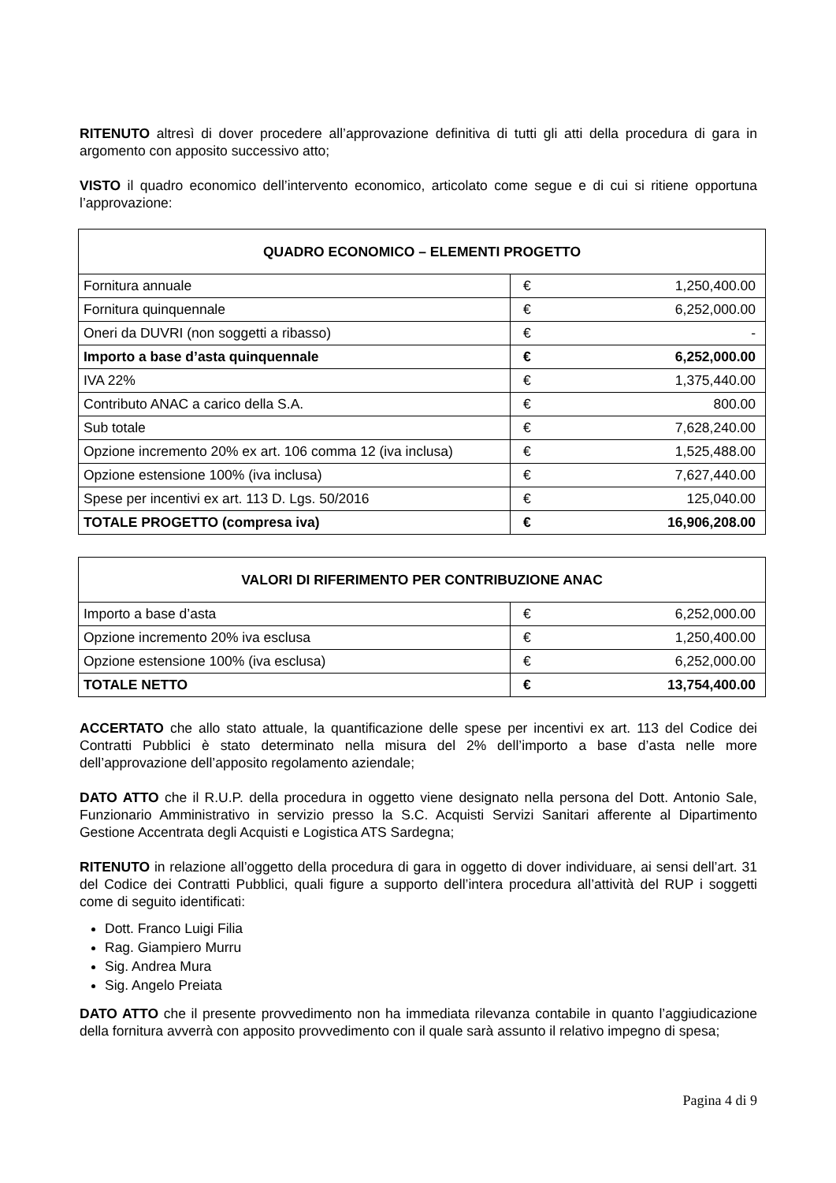RITENUTO altresì di dover procedere all’approvazione definitiva di tutti gli atti della procedura di gara in argomento con apposito successivo atto;
VISTO il quadro economico dell’intervento economico, articolato come segue e di cui si ritiene opportuna l’approvazione:
| QUADRO ECONOMICO – ELEMENTI PROGETTO | | |
| --- | --- | --- |
| Fornitura annuale | € | 1,250,400.00 |
| Fornitura quinquennale | € | 6,252,000.00 |
| Oneri da DUVRI (non soggetti a ribasso) | € | - |
| Importo a base d’asta quinquennale | € | 6,252,000.00 |
| IVA 22% | € | 1,375,440.00 |
| Contributo ANAC a carico della S.A. | € | 800.00 |
| Sub totale | € | 7,628,240.00 |
| Opzione incremento 20% ex art. 106 comma 12 (iva inclusa) | € | 1,525,488.00 |
| Opzione estensione 100% (iva inclusa) | € | 7,627,440.00 |
| Spese per incentivi ex art. 113 D. Lgs. 50/2016 | € | 125,040.00 |
| TOTALE PROGETTO (compresa iva) | € | 16,906,208.00 |
| VALORI DI RIFERIMENTO PER CONTRIBUZIONE ANAC | | |
| --- | --- | --- |
| Importo a base d’asta | € | 6,252,000.00 |
| Opzione incremento 20% iva esclusa | € | 1,250,400.00 |
| Opzione estensione 100% (iva esclusa) | € | 6,252,000.00 |
| TOTALE NETTO | € | 13,754,400.00 |
ACCERTATO che allo stato attuale, la quantificazione delle spese per incentivi ex art. 113 del Codice dei Contratti Pubblici è stato determinato nella misura del 2% dell’importo a base d’asta nelle more dell’approvazione dell’apposito regolamento aziendale;
DATO ATTO che il R.U.P. della procedura in oggetto viene designato nella persona del Dott. Antonio Sale, Funzionario Amministrativo in servizio presso la S.C. Acquisti Servizi Sanitari afferente al Dipartimento Gestione Accentrata degli Acquisti e Logistica ATS Sardegna;
RITENUTO in relazione all’oggetto della procedura di gara in oggetto di dover individuare, ai sensi dell’art. 31 del Codice dei Contratti Pubblici, quali figure a supporto dell’intera procedura all’attività del RUP i soggetti come di seguito identificati:
Dott. Franco Luigi Filia
Rag. Giampiero Murru
Sig. Andrea Mura
Sig. Angelo Preiata
DATO ATTO che il presente provvedimento non ha immediata rilevanza contabile in quanto l’aggiudicazione della fornitura avverrà con apposito provvedimento con il quale sarà assunto il relativo impegno di spesa;
Pagina 4 di 9